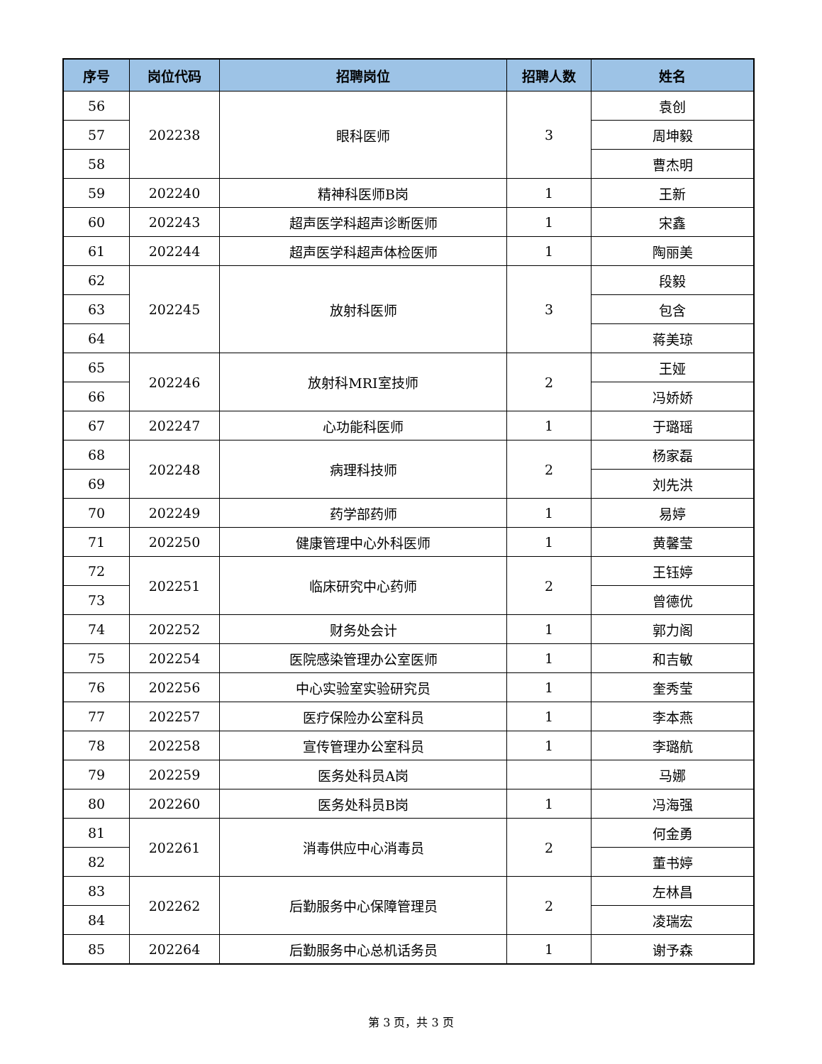| 序号 | 岗位代码 | 招聘岗位 | 招聘人数 | 姓名 |
| --- | --- | --- | --- | --- |
| 56 | 202238 | 眼科医师 | 3 | 袁创 |
| 57 | | | | 周坤毅 |
| 58 | | | | 曹杰明 |
| 59 | 202240 | 精神科医师B岗 | 1 | 王新 |
| 60 | 202243 | 超声医学科超声诊断医师 | 1 | 宋鑫 |
| 61 | 202244 | 超声医学科超声体检医师 | 1 | 陶丽美 |
| 62 | 202245 | 放射科医师 | 3 | 段毅 |
| 63 | | | | 包含 |
| 64 | | | | 蒋美琼 |
| 65 | 202246 | 放射科MRI室技师 | 2 | 王娅 |
| 66 | | | | 冯娇娇 |
| 67 | 202247 | 心功能科医师 | 1 | 于璐瑶 |
| 68 | 202248 | 病理科技师 | 2 | 杨家磊 |
| 69 | | | | 刘先洪 |
| 70 | 202249 | 药学部药师 | 1 | 易婷 |
| 71 | 202250 | 健康管理中心外科医师 | 1 | 黄馨莹 |
| 72 | 202251 | 临床研究中心药师 | 2 | 王钰婷 |
| 73 | | | | 曾德优 |
| 74 | 202252 | 财务处会计 | 1 | 郭力阁 |
| 75 | 202254 | 医院感染管理办公室医师 | 1 | 和吉敏 |
| 76 | 202256 | 中心实验室实验研究员 | 1 | 奎秀莹 |
| 77 | 202257 | 医疗保险办公室科员 | 1 | 李本燕 |
| 78 | 202258 | 宣传管理办公室科员 | 1 | 李璐航 |
| 79 | 202259 | 医务处科员A岗 | | 马娜 |
| 80 | 202260 | 医务处科员B岗 | 1 | 冯海强 |
| 81 | 202261 | 消毒供应中心消毒员 | 2 | 何金勇 |
| 82 | | | | 董书婷 |
| 83 | 202262 | 后勤服务中心保障管理员 | 2 | 左林昌 |
| 84 | | | | 凌瑞宏 |
| 85 | 202264 | 后勤服务中心总机话务员 | 1 | 谢予森 |
第 3 页，共 3 页